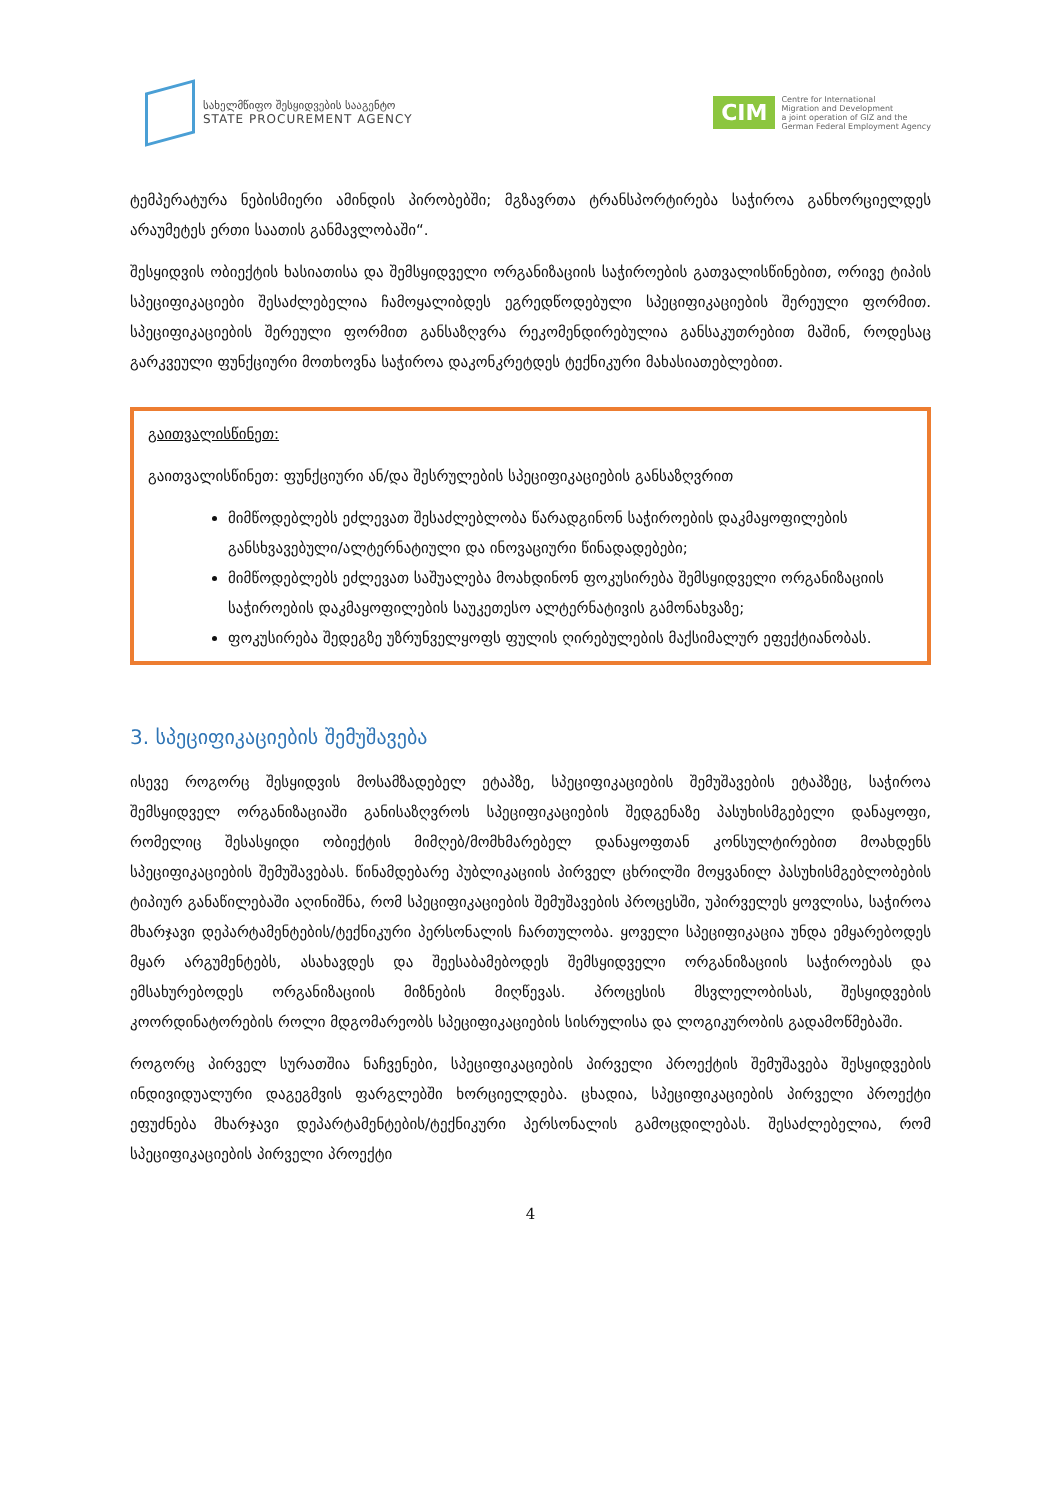სახელმწიფო შესყიდვების სააგენტო
STATE PROCUREMENT AGENCY
CIM
Centre for International
Migration and Development
a joint operation of GIZ and the
German Federal Employment Agency
ტემპერატურა ნებისმიერი ამინდის პირობებში; მგზავრთა ტრანსპორტირება საჭიროა განხორციელდეს არაუმეტეს ერთი საათის განმავლობაში“.
შესყიდვის ობიექტის ხასიათისა და შემსყიდველი ორგანიზაციის საჭიროების გათვალისწინებით, ორივე ტიპის სპეციფიკაციები შესაძლებელია ჩამოყალიბდეს ეგრედწოდებული სპეციფიკაციების შერეული ფორმით. სპეციფიკაციების შერეული ფორმით განსაზღვრა რეკომენდირებულია განსაკუთრებით მაშინ, როდესაც გარკვეული ფუნქციური მოთხოვნა საჭიროა დაკონკრეტდეს ტექნიკური მახასიათებლებით.
გაითვალისწინეთ:
გაითვალისწინეთ: ფუნქციური ან/და შესრულების სპეციფიკაციების განსაზღვრით
მიმწოდებლებს ეძლევათ შესაძლებლობა წარადგინონ საჭიროების დაკმაყოფილების განსხვავებული/ალტერნატიული და ინოვაციური წინადადებები;
მიმწოდებლებს ეძლევათ საშუალება მოახდინონ ფოკუსირება შემსყიდველი ორგანიზაციის საჭიროების დაკმაყოფილების საუკეთესო ალტერნატივის გამონახვაზე;
ფოკუსირება შედეგზე უზრუნველყოფს ფულის ღირებულების მაქსიმალურ ეფექტიანობას.
3. სპეციფიკაციების შემუშავება
ისევე როგორც შესყიდვის მოსამზადებელ ეტაპზე, სპეციფიკაციების შემუშავების ეტაპზეც, საჭიროა შემსყიდველ ორგანიზაციაში განისაზღვროს სპეციფიკაციების შედგენაზე პასუხისმგებელი დანაყოფი, რომელიც შესასყიდი ობიექტის მიმღებ/მომხმარებელ დანაყოფთან კონსულტირებით მოახდენს სპეციფიკაციების შემუშავებას. წინამდებარე პუბლიკაციის პირველ ცხრილში მოყვანილ პასუხისმგებლობების ტიპიურ განაწილებაში აღინიშნა, რომ სპეციფიკაციების შემუშავების პროცესში, უპირველეს ყოვლისა, საჭიროა მხარჯავი დეპარტამენტების/ტექნიკური პერსონალის ჩართულობა. ყოველი სპეციფიკაცია უნდა ემყარებოდეს მყარ არგუმენტებს, ასახავდეს და შეესაბამებოდეს შემსყიდველი ორგანიზაციის საჭიროებას და ემსახურებოდეს ორგანიზაციის მიზნების მიღწევას. პროცესის მსვლელობისას, შესყიდვების კოორდინატორების როლი მდგომარეობს სპეციფიკაციების სისრულისა და ლოგიკურობის გადამოწმებაში.
როგორც პირველ სურათშია ნაჩვენები, სპეციფიკაციების პირველი პროექტის შემუშავება შესყიდვების ინდივიდუალური დაგეგმვის ფარგლებში ხორციელდება. ცხადია, სპეციფიკაციების პირველი პროექტი ეფუძნება მხარჯავი დეპარტამენტების/ტექნიკური პერსონალის გამოცდილებას. შესაძლებელია, რომ სპეციფიკაციების პირველი პროექტი
4